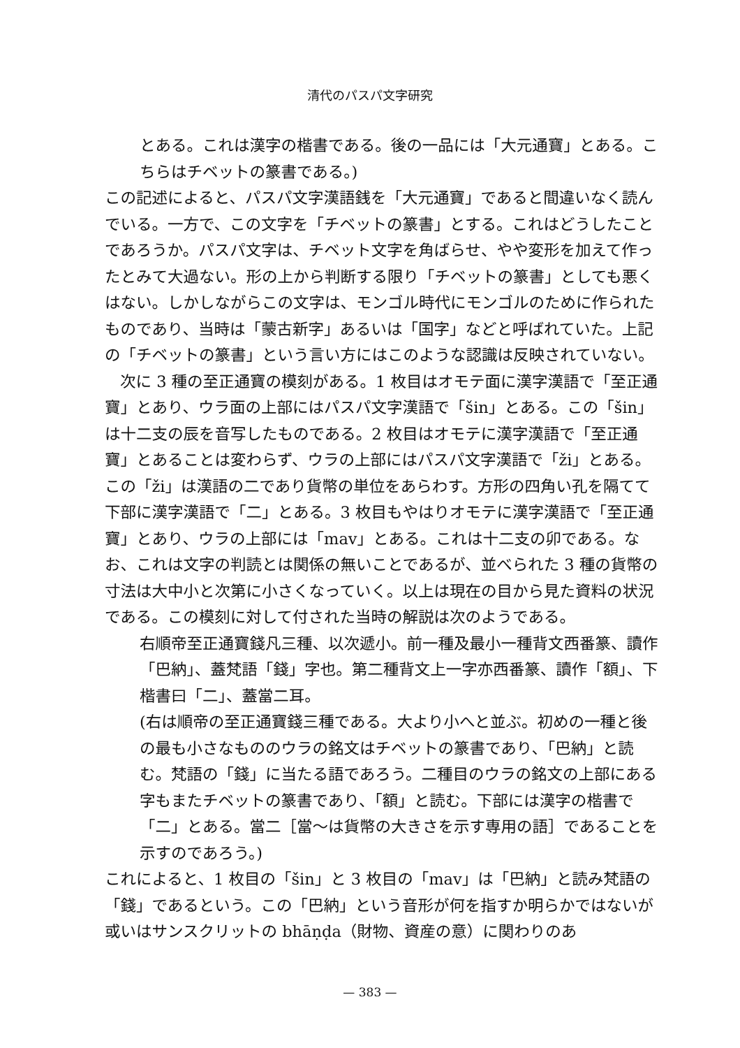清代のパスパ文字研究
とある。これは漢字の楷書である。後の一品には「大元通寶」とある。こちらはチベットの篆書である。)
この記述によると、パスパ文字漢語銭を「大元通寶」であると間違いなく読んでいる。一方で、この文字を「チベットの篆書」とする。これはどうしたことであろうか。パスパ文字は、チベット文字を角ばらせ、やや変形を加えて作ったとみて大過ない。形の上から判断する限り「チベットの篆書」としても悪くはない。しかしながらこの文字は、モンゴル時代にモンゴルのために作られたものであり、当時は「蒙古新字」あるいは「国字」などと呼ばれていた。上記の「チベットの篆書」という言い方にはこのような認識は反映されていない。
次に 3 種の至正通寶の模刻がある。1 枚目はオモテ面に漢字漢語で「至正通寶」とあり、ウラ面の上部にはパスパ文字漢語で「šin」とある。この「šin」は十二支の辰を音写したものである。2 枚目はオモテに漢字漢語で「至正通寶」とあることは変わらず、ウラの上部にはパスパ文字漢語で「ži」とある。この「ži」は漢語の二であり貨幣の単位をあらわす。方形の四角い孔を隔てて下部に漢字漢語で「二」とある。3 枚目もやはりオモテに漢字漢語で「至正通寶」とあり、ウラの上部には「mav」とある。これは十二支の卯である。なお、これは文字の判読とは関係の無いことであるが、並べられた 3 種の貨幣の寸法は大中小と次第に小さくなっていく。以上は現在の目から見た資料の状況である。この模刻に対して付された当時の解説は次のようである。
右順帝至正通寶錢凡三種、以次遞小。前一種及最小一種背文西番篆、讀作「巴納」、蓋梵語「錢」字也。第二種背文上一字亦西番篆、讀作「額」、下楷書曰「二」、蓋當二耳。
(右は順帝の至正通寶錢三種である。大より小へと並ぶ。初めの一種と後の最も小さなもののウラの銘文はチベットの篆書であり、「巴納」と読む。梵語の「錢」に当たる語であろう。二種目のウラの銘文の上部にある字もまたチベットの篆書であり、「額」と読む。下部には漢字の楷書で「二」とある。當二［當～は貨幣の大きさを示す専用の語］であることを示すのであろう。)
これによると、1 枚目の「šin」と 3 枚目の「mav」は「巴納」と読み梵語の「錢」であるという。この「巴納」という音形が何を指すか明らかではないが或いはサンスクリットの bhāṇḍa（財物、資産の意）に関わりのあ
— 383 —